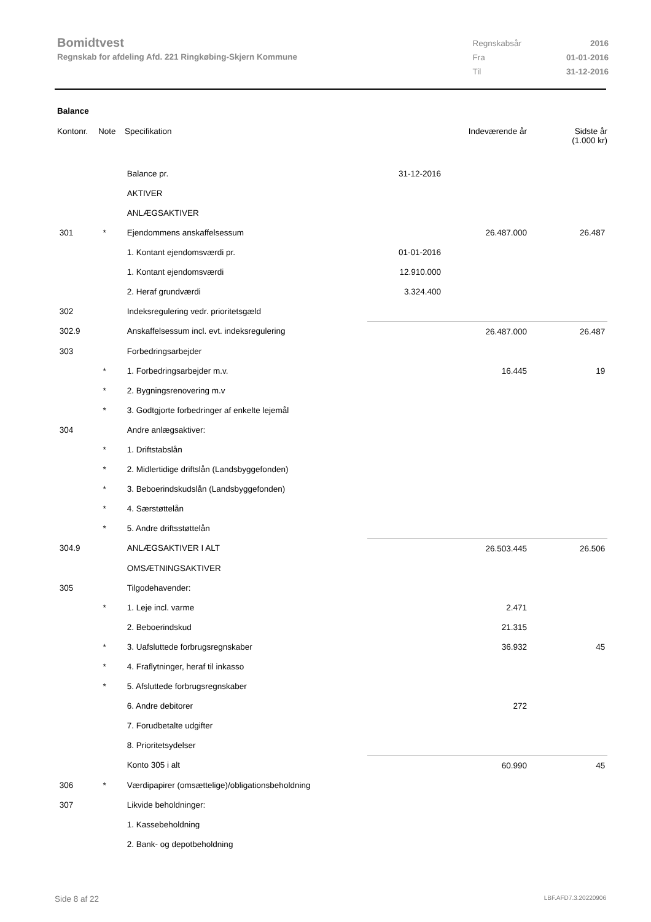Bomidtvest
Regnskab for afdeling Afd. 221 Ringkøbing-Skjern Kommune
| Regnskabsår | 2016 |
| Fra | 01-01-2016 |
| Til | 31-12-2016 |
Balance
| Kontonr. | Note | Specifikation | | Indeværende år | Sidste år (1.000 kr) |
| --- | --- | --- | --- | --- | --- |
| | | Balance pr. | 31-12-2016 | | |
| | | AKTIVER | | | |
| | | ANLÆGSAKTIVER | | | |
| 301 | * | Ejendommens anskaffelsessum | | 26.487.000 | 26.487 |
| | | 1. Kontant ejendomsværdi pr. | 01-01-2016 | | |
| | | 1. Kontant ejendomsværdi | 12.910.000 | | |
| | | 2. Heraf grundværdi | 3.324.400 | | |
| 302 | | Indeksregulering vedr. prioritetsgæld | | | |
| 302.9 | | Anskaffelsessum incl. evt. indeksregulering | | 26.487.000 | 26.487 |
| 303 | | Forbedringsarbejder | | | |
| | * | 1. Forbedringsarbejder m.v. | | 16.445 | 19 |
| | * | 2. Bygningsrenovering m.v | | | |
| | * | 3. Godtgjorte forbedringer af enkelte lejemål | | | |
| 304 | | Andre anlægsaktiver: | | | |
| | * | 1. Driftstabslån | | | |
| | * | 2. Midlertidige driftslån (Landsbyggefonden) | | | |
| | * | 3. Beboerindskudslån (Landsbyggefonden) | | | |
| | * | 4. Særstøttelån | | | |
| | * | 5. Andre driftsstøttelån | | | |
| 304.9 | | ANLÆGSAKTIVER I ALT | | 26.503.445 | 26.506 |
| | | OMSÆTNINGSAKTIVER | | | |
| 305 | | Tilgodehavender: | | | |
| | * | 1. Leje incl. varme | | 2.471 | |
| | | 2. Beboerindskud | | 21.315 | |
| | * | 3. Uafsluttede forbrugsregnskaber | | 36.932 | 45 |
| | * | 4. Fraflytninger, heraf til inkasso | | | |
| | * | 5. Afsluttede forbrugsregnskaber | | | |
| | | 6. Andre debitorer | | 272 | |
| | | 7. Forudbetalte udgifter | | | |
| | | 8. Prioritetsydelser | | | |
| | | Konto 305 i alt | | 60.990 | 45 |
| 306 | * | Værdipapirer (omsættelige)/obligationsbeholdning | | | |
| 307 | | Likvide beholdninger: | | | |
| | | 1. Kassebeholdning | | | |
| | | 2. Bank- og depotbeholdning | | | |
Side 8 af 22 LBF.AFD7.3.20220906